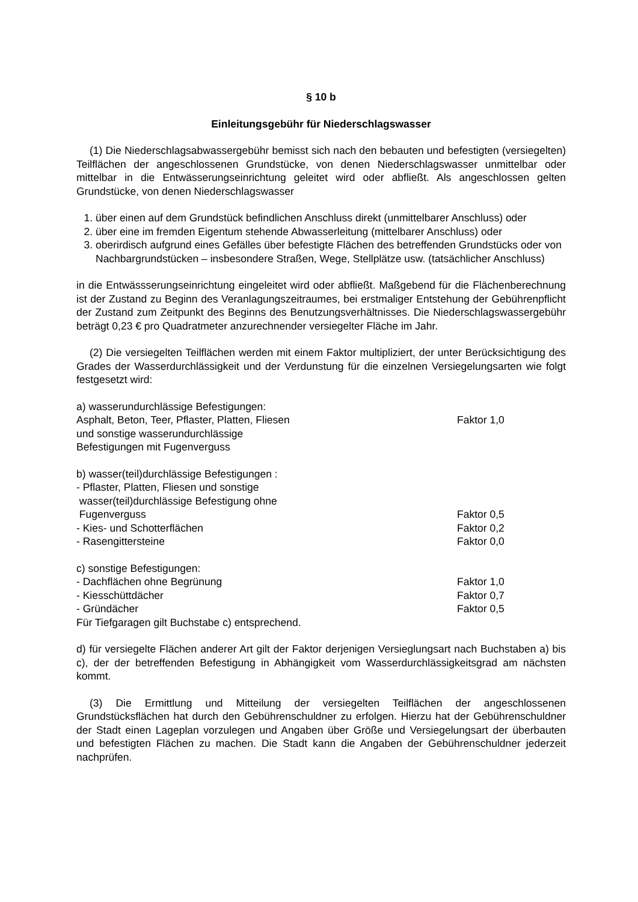§ 10 b
Einleitungsgebühr für Niederschlagswasser
(1) Die Niederschlagsabwassergebühr bemisst sich nach den bebauten und befestigten (versiegelten) Teilflächen der angeschlossenen Grundstücke, von denen Niederschlagswasser unmittelbar oder mittelbar in die Entwässerungseinrichtung geleitet wird oder abfließt. Als angeschlossen gelten Grundstücke, von denen Niederschlagswasser
1. über einen auf dem Grundstück befindlichen Anschluss direkt (unmittelbarer Anschluss) oder
2. über eine im fremden Eigentum stehende Abwasserleitung (mittelbarer Anschluss) oder
3. oberirdisch aufgrund eines Gefälles über befestigte Flächen des betreffenden Grundstücks oder von Nachbargrundstücken – insbesondere Straßen, Wege, Stellplätze usw. (tatsächlicher Anschluss)
in die Entwässserungseinrichtung eingeleitet wird oder abfließt. Maßgebend für die Flächenberechnung ist der Zustand zu Beginn des Veranlagungszeitraumes, bei erstmaliger Entstehung der Gebührenpflicht der Zustand zum Zeitpunkt des Beginns des Benutzungsverhältnisses. Die Niederschlagswassergebühr beträgt 0,23 € pro Quadratmeter anzurechnender versiegelter Fläche im Jahr.
(2) Die versiegelten Teilflächen werden mit einem Faktor multipliziert, der unter Berücksichtigung des Grades der Wasserdurchlässigkeit und der Verdunstung für die einzelnen Versiegelungsarten wie folgt festgesetzt wird:
a) wasserundurchlässige Befestigungen:
Asphalt, Beton, Teer, Pflaster, Platten, Fliesen Faktor 1,0
und sonstige wasserundurchlässige
Befestigungen mit Fugenverguss
b) wasser(teil)durchlässige Befestigungen :
- Pflaster, Platten, Fliesen und sonstige
wasser(teil)durchlässige Befestigung ohne
Fugenverguss Faktor 0,5
- Kies- und Schotterflächen Faktor 0,2
- Rasengittersteine Faktor 0,0
c) sonstige Befestigungen:
- Dachflächen ohne Begrünung Faktor 1,0
- Kiesschüttdächer Faktor 0,7
- Gründächer Faktor 0,5
Für Tiefgaragen gilt Buchstabe c) entsprechend.
d) für versiegelte Flächen anderer Art gilt der Faktor derjenigen Versieglungsart nach Buchstaben a) bis c), der der betreffenden Befestigung in Abhängigkeit vom Wasserdurchlässigkeitsgrad am nächsten kommt.
(3) Die Ermittlung und Mitteilung der versiegelten Teilflächen der angeschlossenen Grundstücksflächen hat durch den Gebührenschuldner zu erfolgen. Hierzu hat der Gebührenschuldner der Stadt einen Lageplan vorzulegen und Angaben über Größe und Versiegelungsart der überbauten und befestigten Flächen zu machen. Die Stadt kann die Angaben der Gebührenschuldner jederzeit nachprüfen.